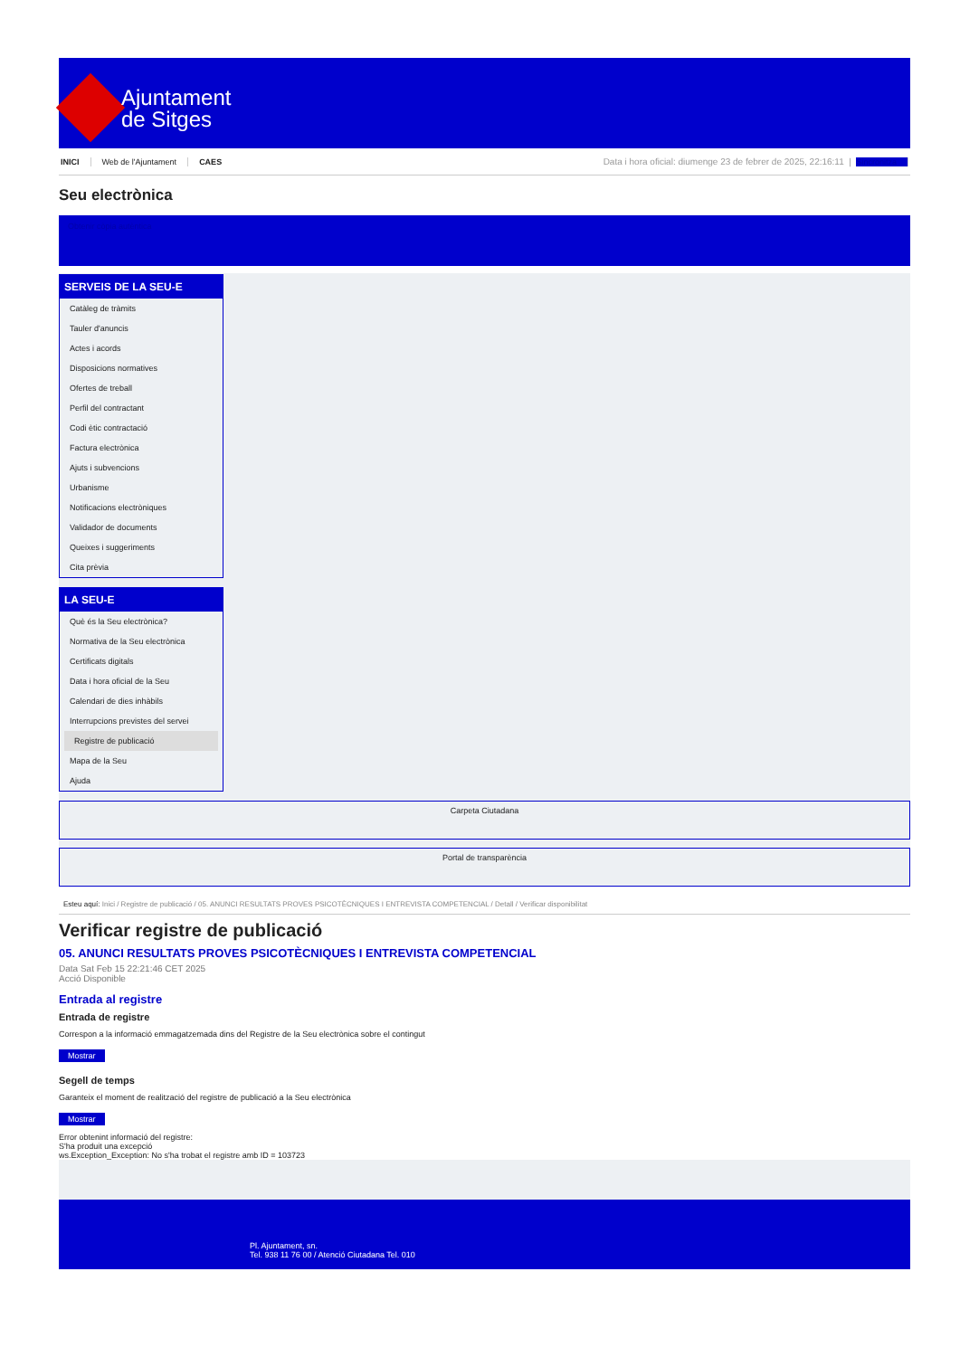Ajuntament
de Sitges
INICI Web de l'Ajuntament CAES
Data i hora oficial: diumenge 23 de febrer de 2025, 22:16:11 | Sincronitza
Seu electrònica
Obtenir còpia autèntica
SERVEIS DE LA SEU-E
Catàleg de tràmits
Tauler d'anuncis
Actes i acords
Disposicions normatives
Ofertes de treball
Perfil del contractant
Codi ètic contractació
Factura electrònica
Ajuts i subvencions
Urbanisme
Notificacions electròniques
Validador de documents
Queixes i suggeriments
Cita prèvia
LA SEU-E
Què és la Seu electrònica?
Normativa de la Seu electrònica
Certificats digitals
Data i hora oficial de la Seu
Calendari de dies inhàbils
Interrupcions previstes del servei
Registre de publicació
Mapa de la Seu
Ajuda
Carpeta Ciutadana
Portal de transparència
Esteu aquí: Inici / Registre de publicació / 05. ANUNCI RESULTATS PROVES PSICOTÈCNIQUES I ENTREVISTA COMPETENCIAL / Detall / Verificar disponibilitat
Verificar registre de publicació
05. ANUNCI RESULTATS PROVES PSICOTÈCNIQUES I ENTREVISTA COMPETENCIAL
Data Sat Feb 15 22:21:46 CET 2025
Acció Disponible
Entrada al registre
Entrada de registre
Correspon a la informació emmagatzemada dins del Registre de la Seu electrònica sobre el contingut
Mostrar
Segell de temps
Garanteix el moment de realització del registre de publicació a la Seu electrònica
Mostrar
Error obtenint informació del registre:
S'ha produit una excepció
ws.Exception_Exception: No s'ha trobat el registre amb ID = 103723
Pl. Ajuntament, sn.
Tel. 938 11 76 00 / Atenció Ciutadana Tel. 010